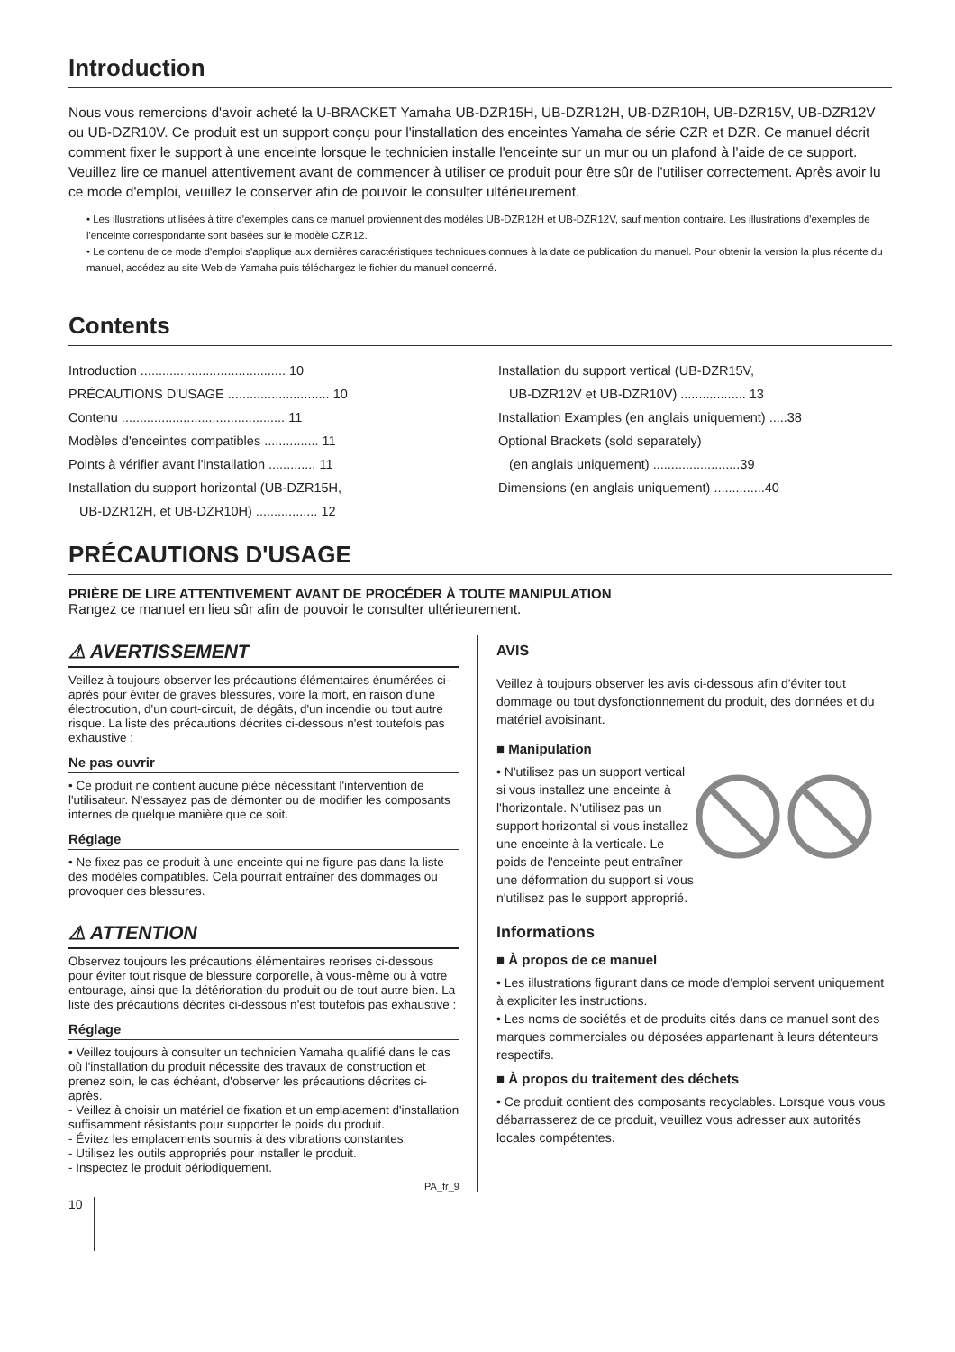Introduction
Nous vous remercions d'avoir acheté la U-BRACKET Yamaha UB-DZR15H, UB-DZR12H, UB-DZR10H, UB-DZR15V, UB-DZR12V ou UB-DZR10V. Ce produit est un support conçu pour l'installation des enceintes Yamaha de série CZR et DZR. Ce manuel décrit comment fixer le support à une enceinte lorsque le technicien installe l'enceinte sur un mur ou un plafond à l'aide de ce support. Veuillez lire ce manuel attentivement avant de commencer à utiliser ce produit pour être sûr de l'utiliser correctement. Après avoir lu ce mode d'emploi, veuillez le conserver afin de pouvoir le consulter ultérieurement.
• Les illustrations utilisées à titre d'exemples dans ce manuel proviennent des modèles UB-DZR12H et UB-DZR12V, sauf mention contraire. Les illustrations d'exemples de l'enceinte correspondante sont basées sur le modèle CZR12.
• Le contenu de ce mode d'emploi s'applique aux dernières caractéristiques techniques connues à la date de publication du manuel. Pour obtenir la version la plus récente du manuel, accédez au site Web de Yamaha puis téléchargez le fichier du manuel concerné.
Contents
Introduction ........................................ 10
PRÉCAUTIONS D'USAGE ............................ 10
Contenu ............................................. 11
Modèles d'enceintes compatibles ............... 11
Points à vérifier avant l'installation ............. 11
Installation du support horizontal (UB-DZR15H,
UB-DZR12H, et UB-DZR10H) ................. 12
Installation du support vertical (UB-DZR15V,
UB-DZR12V et UB-DZR10V) .................. 13
Installation Examples (en anglais uniquement) .....38
Optional Brackets (sold separately)
(en anglais uniquement) ........................39
Dimensions (en anglais uniquement) ..............40
PRÉCAUTIONS D'USAGE
PRIÈRE DE LIRE ATTENTIVEMENT AVANT DE PROCÉDER À TOUTE MANIPULATION
Rangez ce manuel en lieu sûr afin de pouvoir le consulter ultérieurement.
⚠ AVERTISSEMENT
Veillez à toujours observer les précautions élémentaires énumérées ci-après pour éviter de graves blessures, voire la mort, en raison d'une électrocution, d'un court-circuit, de dégâts, d'un incendie ou tout autre risque. La liste des précautions décrites ci-dessous n'est toutefois pas exhaustive :
Ne pas ouvrir
• Ce produit ne contient aucune pièce nécessitant l'intervention de l'utilisateur. N'essayez pas de démonter ou de modifier les composants internes de quelque manière que ce soit.
Réglage
• Ne fixez pas ce produit à une enceinte qui ne figure pas dans la liste des modèles compatibles. Cela pourrait entraîner des dommages ou provoquer des blessures.
⚠ ATTENTION
Observez toujours les précautions élémentaires reprises ci-dessous pour éviter tout risque de blessure corporelle, à vous-même ou à votre entourage, ainsi que la détérioration du produit ou de tout autre bien. La liste des précautions décrites ci-dessous n'est toutefois pas exhaustive :
Réglage
• Veillez toujours à consulter un technicien Yamaha qualifié dans le cas où l'installation du produit nécessite des travaux de construction et prenez soin, le cas échéant, d'observer les précautions décrites ci-après.
- Veillez à choisir un matériel de fixation et un emplacement d'installation suffisamment résistants pour supporter le poids du produit.
- Évitez les emplacements soumis à des vibrations constantes.
- Utilisez les outils appropriés pour installer le produit.
- Inspectez le produit périodiquement.
PA_fr_9
AVIS
Veillez à toujours observer les avis ci-dessous afin d'éviter tout dommage ou tout dysfonctionnement du produit, des données et du matériel avoisinant.
■ Manipulation
• N'utilisez pas un support vertical si vous installez une enceinte à l'horizontale. N'utilisez pas un support horizontal si vous installez une enceinte à la verticale. Le poids de l'enceinte peut entraîner une déformation du support si vous n'utilisez pas le support approprié.
Informations
■ À propos de ce manuel
• Les illustrations figurant dans ce mode d'emploi servent uniquement à expliciter les instructions.
• Les noms de sociétés et de produits cités dans ce manuel sont des marques commerciales ou déposées appartenant à leurs détenteurs respectifs.
■ À propos du traitement des déchets
• Ce produit contient des composants recyclables. Lorsque vous vous débarrasserez de ce produit, veuillez vous adresser aux autorités locales compétentes.
10